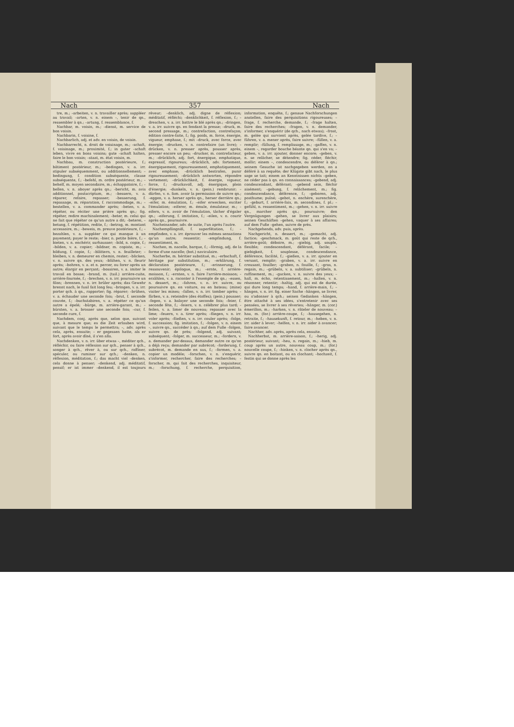Nach 357 Nach
tre, m.; –arbeiten, v. n. travailler après; suppléer au travail; –arten, v. n. einem –, tenir de qn., ressembler à qn.; –artung, f. ressemblance, f.
Nachbar, m. voisin, m.; –dienst, m. service de bon voisin.
Nachbarin, f. voisine, f.
Nachbarlich, adj. et adv. en voisin, de voisin.
Nachbarrecht, n. droit de voisinage, m.; –schaft, f. voisinage, m.; proximité, f.; in guter –schaft leben, vivre en bons voisins; gute –schaft halten, faire le bon voisin; –staat, m. état voisin, m.
Nachbau, m. construction postérieure, f.; bâtiment postérieur, m.; –bedingen, v. a. irr. stipuler subséquemment, ou additionnellement; –bedingung, f. condition subséquente, clause subséquente, f.; –befehl, m. ordre postérieur, m.; –behelf, m. moyen secondaire, m.; échappatoire, f.; –bellen, v. n. aboyer après qn.; –bericht, m. avis additionnel, postscriptum, m.; –bessern, v. a. réparer, refaire, repasser; –besserung, f. repassage, m. réparation, f. raccommodage, m.; –bestellen, v. a. commander après; –beten, v. a. répéter, ou réciter une prière après qn.; fig. répéter, redire machinalement; –beter, m. celui qui ne fait que répéter ce qu'un autre a dit; –beterei, –betung, f. répétition, redite, f.; –betrag, m. montant accessoire, m.; –beweis, m. preuve postérieure, f.; –bezahlen, v. a. suppléer ce qui manque à un payement; payer le reste; –bier, n. petite bière, f.; –bieten, v. n. enchérir, surhausser; –bild, n. copie, f.; –bilden, v. a. copier; –bildner, m. copiste, m.; –bildung, f. copie, f.; –blättern, v. n. feuilleter; –bleiben, v. n. demeurer en chemin, rester; –blicken, v. n. suivre qn. des yeux; –blühen, v. n. fleurir après; –bohren, v. a. et n. percer, ou forer après un autre; élargir en perçant; –bossiren, v. a. imiter le travail en bosse; –brand, m. (tuil.) arrière-cuite, arrière-fournée, f.; –brechen, v. n. irr. poursuivre un filon; –brennen, v. n. irr. brûler après; das Gewehr brennt nach, le fusil fait long feu; –bringen, v. a. irr. porter qch. à qn., rapporter; fig. réparer; –brühen, v. a. échauder une seconde fois; –brut, f. seconde couvée, f.; –buchstabiren, v. a. répéter ce qu'un autre a épelé; –bürge, m. arrière-garant, m.; –bürsten, v. a. brosser une seconde fois; –cur, f. seconde cure, f.
Nachdem, conj. après que, selon que, suivant que, à mesure que; es die Zeit erlauben wird, suivant que le temps le permettra; –, adv. après cela, après, ensuite; – er gegessen hatte, als er fort, après avoir dîné, il s'en alla.
Nachdenken, v. n. irr. über etwas –, méditer qch., réfléchir, ou faire réflexion sur qch., penser à qch., songer à qch., rêver à, ou sur qch., raffiner, spéculer, ou ruminer sur qch.; –denken, n. réflexion, méditation, f.; das macht viel –denken, cela donne à penser; –denkend, adj. méditatif, pensif; er ist immer –denkend, il est toujours rêveur; –denklich, adj. digne de réflexion; méditatif, réfléchi; –denklichkeit, f. réflexion, f.; –dreschen, v. a. irr. battre le blé après qn.; –dringen, v. a. irr. suivre qn. en fendant la presse; –druck, m. second pressage, m.; contrefaction, contrefaçon; édition contre-faite, f.; fig. poids, m. force, énergie, vigueur, emphase, f.; mit –druck, avec force, avec énergie; –drucken, v. n. contrefaire (un livre); –drücken, v. n. presser après, pousser après, presser encore un peu; –drucker, m. contrefacteur, m.; –drücklich, adj. fort, énergique, emphatique, expressif, rigoureux; –drücklich, adv. fortement, énergiquement, rigoureusement, emphatiquement, avec emphase; –drücklich bestrafen, punir rigoureusement; –drücklich antworten, répondre vertement; –drücklichkeit, f. énergie, vigueur, force, f.; –drucksvoll, adj. énergique, plein d'énergie; –dunkeln, v. n. (pein.) rembrunir; –dürfen, v. n. fam. avoir la permission de suivre qn.; –eggen, v. a. herser après qn., herser derrière qn.; –eifer, m. émulation, f.; –eifer erwecken, exciter l'émulation; –eiferer, m. émule, émulateur, m.; –eifern, v. n. avoir de l'émulation, tâcher d'égaler qn.; –eiferung, f. imitation, f.; –eilen, v. n. courir après qn., poursuivre.
Nacheinander, adv. de suite, l'un après l'autre.
Nachempfängniß, f. superfétation, f.; –empfinden, v. a. irr. éprouver les mêmes sensations qu'un autre; ressentir; –empfindung, f. ressentiment, m.
Nachen, m. nacelle, barque, f.; –förmig, adj. de la forme d'une nacelle; (bot.) naviculaire.
Nacherbe, m. héritier substitué, m.; –erbschaft, f. héritage par substitution, m.; –erklärung, f. déclaration postérieure, f.; –erinnerung, f. ressouvenir; épilogue, m.; –ernte, f. arrière-moisson, f.; –ernten, v. n. faire l'arrière-moisson; –erzählen, v. a. raconter à l'exemple de qn.; –essen, n. dessert, m.; –fahren, v. n. irr. suivre, ou poursuivre qn. en voiture, ou en bateau; (mine) visiter les mines; –fallen, v. n. irr. tomber après; –färben, v. a. reteindre (des étoffes); (pein.) pousser; –fegen, v. a. balayer une seconde fois; –feier, f. seconde fête, f.; –feiern, v. n. célébrer plus tard; –feilen, v. a. limer de nouveau; repasser avec la lime; –feuern, v. a. tirer après; –fliegen, v. n. irr. voler après; –fließen, v. n. irr. couler après; –folge, f. succession; fig. imitation, f.; –folgen, v. n. einem –, suivre qn., succéder à qn.; auf dem Fuße –folgen, suivre qn. de près; –folgend, adj. suivant; subséquent; –folger, m. successeur, m.; –fordern, v. a. demander par-dessus, demander outre ce qu'on a déjà reçu; demander par subrécot; –forderung, f. subrécot, m. demande en sus, f.; –formen, v. a. copier un modèle; –forschen, v. n. s'enquérir, s'informer, rechercher, faire des recherches; –forscher, m. qui fait des recherches, inquisiteur, m.; –forschung, f. recherche, perquisition, information, enquête, f.; genaue Nachforschungen anstellen, faire des perquisitions rigoureuses; –frage, f. recherche, demande, f.; –frage halten, faire des recherches; –fragen, v. n. demander, s'informer, s'enquérir (de qch., nach etwas); –frost, m. gelée qui survient après, gelée tardive, f.; –führen, v. a. mener après, faire suivre; –füllen, v. a. remplir; –füllung, f. remplissage, m.; –gaffen, v. n. einem –, regarder bouche béante qn. qui s'en va; –geben, v. a. irr. ajouter, donner encore; –geben, v. n. se relâcher, se détendre; fig. céder, fléchir, mollir; einem –, condescendre, ou déférer à qn.; seinem Gesuche ist nachgegeben werden, on a déféré à sa requête; der Klügste gibt nach, le plus sage se tait; einem an Kenntnissen nichts –geben, ne céder pas à qn. en connaissances; –gebend, adj. condescendant, déférant; –gebend sein, fléchir aisément; –gebung, f. relâchement, m.; fig. condescendance, déférence, f.; –geboren, adj. posthume; puîné; –gebot, n. enchère, surenchère, f.; –geburt, f. arrière-faix, m. secondines, f. pl.; –gefühl, n. ressentiment, m.; –gehen, v. n. irr. suivre qn., marcher après qn.; poursuivre; den Vergnügungen –gehen, se livrer aux plaisirs; seinen Geschäften –gehen, vaquer à ses affaires; auf dem Fuße –gehen, suivre de près.
Nachgehends, adv. puis, après.
Nachgericht, n. dessert, m.; –gemacht, adj. factice; –geschmack, m. goût qui reste de qch., arrière-goût; déboire, m.; –giebig, adj. souple, flexible; condescendant, déférant, facile; –giebigkeit, f. souplesse, condescendance, déférence, facilité, f.; –gießen, v. a. irr. ajouter en versant, remplir; –graben, v. a. irr. suivre en creusant, fouiller; –graben, n. fouille, f.; –gras, n. regain, m.; –grübeln, v. a. subtiliser; –grübeln, n. raffinement, m.; –gucken, v. n. suivre des yeux; –hall, m. écho, retentissement, m.; –hallen, v. n. résonner, retentir; –haltig, adj. qui est de durée, qui dure long temps; –hand, f. arrière-main, f.; –hängen, v. n. irr. fig. einer Sache –hängen, se livrer, ou s'adonner à qch.; seinen Gedanken –hängen, être attaché à ses idées, s'entretenir avec ses pensées, se livrer à ses rêveries; –hänger, m. (cor.) émerillon, m.; –harken, v. n. râteler de nouveau; –hau, m. (for.) arrière-coupe, f.; –hausegehen, n. retraite, f.; –hausekunft, f. retour, m.; –heben, v. n. irr. aider à lever; –helfen, v. n. irr. aider à avancer; faire avancer.
Nachher, adv. après, après cela, ensuite.
Nachherbst, m. arrière-saison, f.; –herig, adj. postérieur, suivant; –heu, n. regain, m.; –hieb, m. coup après un autre, nouveau coup, m.; (for.) nouvelle coupe, f.; –hinken, v. n. clocher après qn., suivre qn. en boitant, ou en clochant; –hochzeit, f. festin qui se donne après les